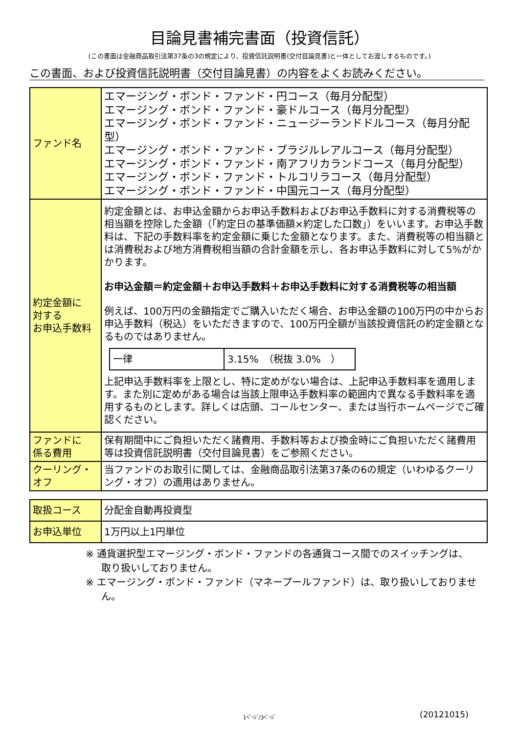目論見書補完書面（投資信託）
(この書面は金融商品取引法第37条の3の規定により、投資信託説明書(交付目論見書)と一体としてお渡しするものです。)
この書面、および投資信託説明書（交付目論見書）の内容をよくお読みください。
| ファンド名 | エマージング・ボンド・ファンド・円コース（毎月分配型） エマージング・ボンド・ファンド・豪ドルコース（毎月分配型） エマージング・ボンド・ファンド・ニュージーランドドルコース（毎月分配型） エマージング・ボンド・ファンド・ブラジルレアルコース（毎月分配型） エマージング・ボンド・ファンド・南アフリカランドコース（毎月分配型） エマージング・ボンド・ファンド・トルコリラコース（毎月分配型） エマージング・ボンド・ファンド・中国元コース（毎月分配型） |
| 約定金額に 対する お申込手数料 | 約定金額とは、お申込金額からお申込手数料およびお申込手数料に対する消費税等の相当額を控除した金額（「約定日の基準価額×約定した口数」）をいいます。お申込手数料は、下記の手数料率を約定金額に乗じた金額となります。また、消費税等の相当額とは消費税および地方消費税相当額の合計金額を示し、各お申込手数料に対して5%がかかります。 お申込金額＝約定金額＋お申込手数料＋お申込手数料に対する消費税等の相当額 例えば、100万円の金額指定でご購入いただく場合、お申込金額の100万円の中からお申込手数料（税込）をいただきますので、100万円全額が当該投資信託の約定金額となるものではありません。 / 一律 / 3.15% （税抜 3.0% ） / 上記申込手数料率を上限とし、特に定めがない場合は、上記申込手数料率を適用します。また別に定めがある場合は当該上限申込手数料率の範囲内で異なる手数料率を適用するものとします。詳しくは店頭、コールセンター、または当行ホームページでご確認ください。 |
| ファンドに 係る費用 | 保有期間中にご負担いただく諸費用、手数料等および換金時にご負担いただく諸費用等は投資信託説明書（交付目論見書）をご参照ください。 |
| クーリング・ オフ | 当ファンドのお取引に関しては、金融商品取引法第37条の6の規定（いわゆるクーリング・オフ）の適用はありません。 |
| 取扱コース | 分配金自動再投資型 |
| お申込単位 | 1万円以上1円単位 |
※ 通貨選択型エマージング・ボンド・ファンドの各通貨コース間でのスイッチングは、取り扱いしておりません。
※ エマージング・ボンド・ファンド（マネープールファンド）は、取り扱いしておりません。
1ﾍﾟｰｼﾞ/3ﾍﾟｰｼﾞ (20121015)